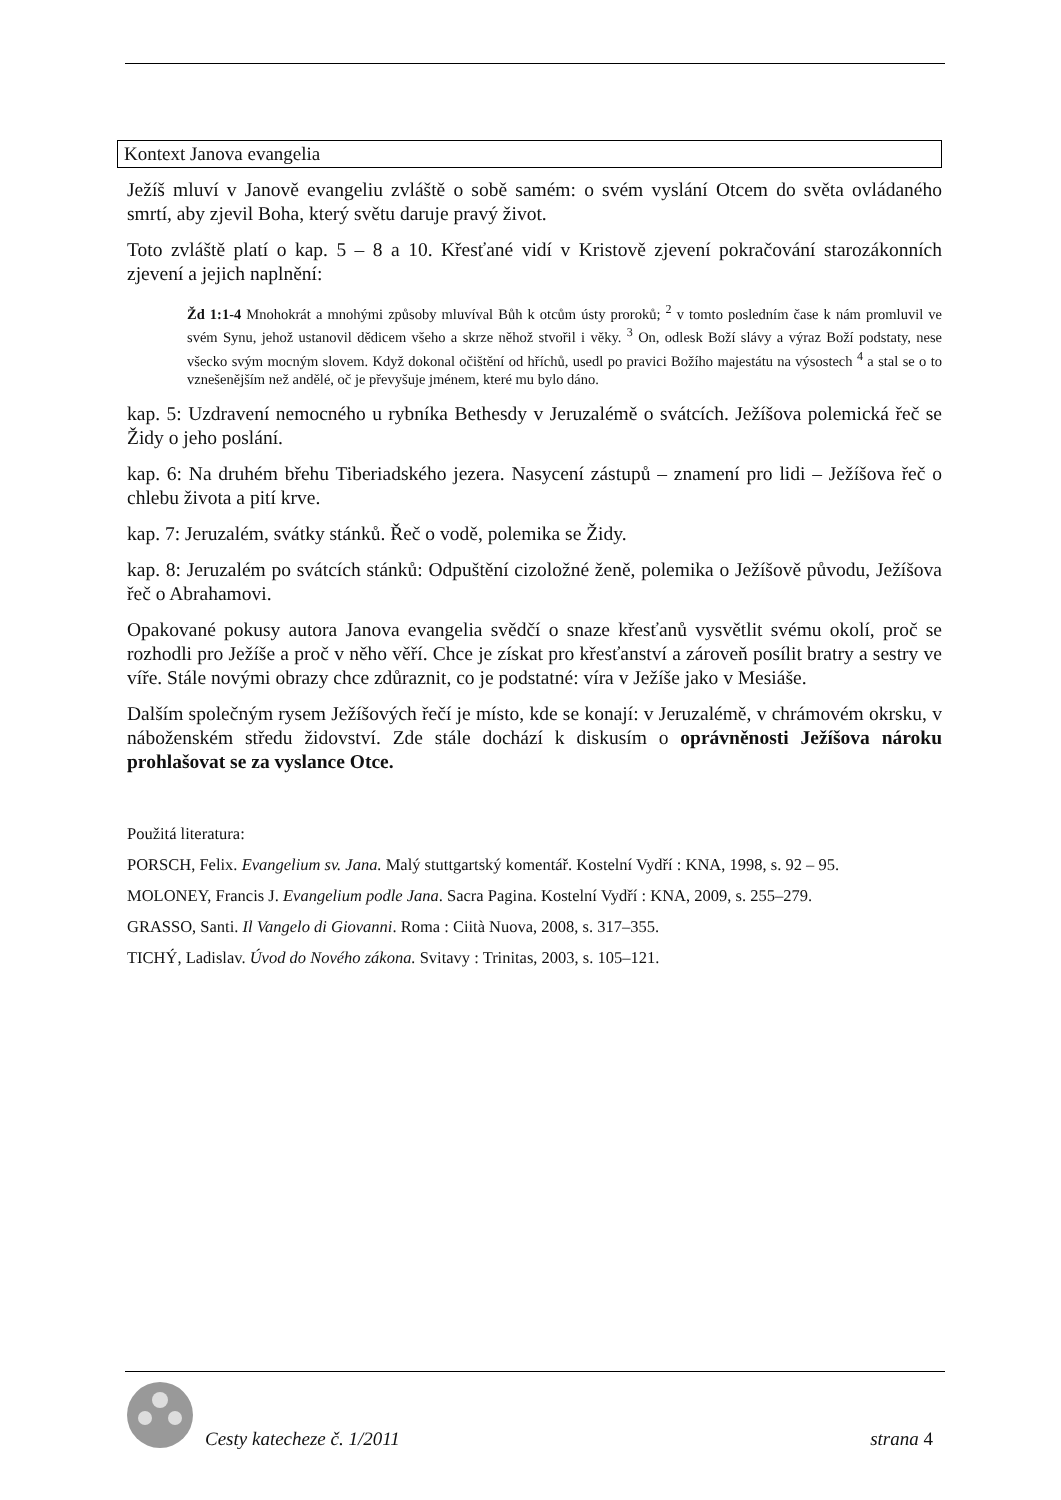Kontext Janova evangelia
Ježíš mluví v Janově evangeliu zvláště o sobě samém: o svém vyslání Otcem do světa ovládaného smrtí, aby zjevil Boha, který světu daruje pravý život.
Toto zvláště platí o kap. 5 – 8 a 10. Křesťané vidí v Kristově zjevení pokračování starozákonních zjevení a jejich naplnění:
Žd 1:1-4 Mnohokrát a mnohými způsoby mluvíval Bůh k otcům ústy proroků; <sup>2</sup> v tomto posledním čase k nám promluvil ve svém Synu, jehož ustanovil dědicem všeho a skrze něhož stvořil i věky. <sup>3</sup> On, odlesk Boží slávy a výraz Boží podstaty, nese všecko svým mocným slovem. Když dokonal očištění od hříchů, usedl po pravici Božího majestátu na výsostech <sup>4</sup> a stal se o to vznešenějším než andělé, oč je převyšuje jménem, které mu bylo dáno.
kap. 5: Uzdravení nemocného u rybníka Bethesdy v Jeruzalémě o svátcích. Ježíšova polemická řeč se Židy o jeho poslání.
kap. 6: Na druhém břehu Tiberiadského jezera. Nasycení zástupů – znamení pro lidi – Ježíšova řeč o chlebu života a pití krve.
kap. 7: Jeruzalém, svátky stánků. Řeč o vodě, polemika se Židy.
kap. 8: Jeruzalém po svátcích stánků: Odpuštění cizoložné ženě, polemika o Ježíšově původu, Ježíšova řeč o Abrahamovi.
Opakované pokusy autora Janova evangelia svědčí o snaze křesťanů vysvětlit svému okolí, proč se rozhodli pro Ježíše a proč v něho věří. Chce je získat pro křesťanství a zároveň posílit bratry a sestry ve víře. Stále novými obrazy chce zdůraznit, co je podstatné: víra v Ježíše jako v Mesiáše.
Dalším společným rysem Ježíšových řečí je místo, kde se konají: v Jeruzalémě, v chrámovém okrsku, v náboženském středu židovství. Zde stále dochází k diskusím o oprávněnosti Ježíšova nároku prohlašovat se za vyslance Otce.
Použitá literatura:
PORSCH, Felix. Evangelium sv. Jana. Malý stuttgartský komentář. Kostelní Vydří : KNA, 1998, s. 92 – 95.
MOLONEY, Francis J. Evangelium podle Jana. Sacra Pagina. Kostelní Vydří : KNA, 2009, s. 255–279.
GRASSO, Santi. Il Vangelo di Giovanni. Roma : Ciità Nuova, 2008, s. 317–355.
TICHÝ, Ladislav. Úvod do Nového zákona. Svitavy : Trinitas, 2003, s. 105–121.
Cesty katecheze č. 1/2011 strana 4